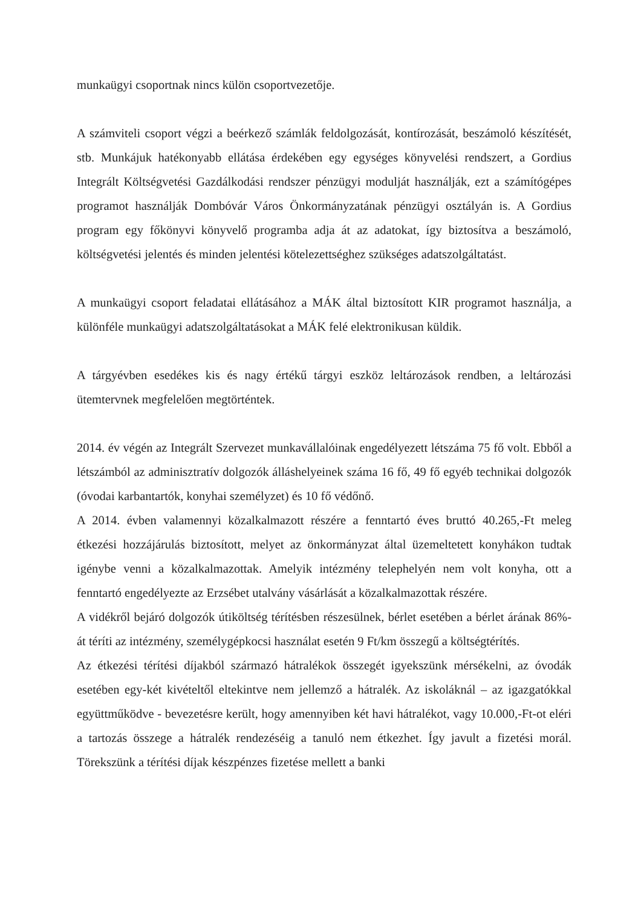munkaügyi csoportnak nincs külön csoportvezetője.
A számviteli csoport végzi a beérkező számlák feldolgozását, kontírozását, beszámoló készítését, stb. Munkájuk hatékonyabb ellátása érdekében egy egységes könyvelési rendszert, a Gordius Integrált Költségvetési Gazdálkodási rendszer pénzügyi modulját használják, ezt a számítógépes programot használják Dombóvár Város Önkormányzatának pénzügyi osztályán is. A Gordius program egy főkönyvi könyvelő programba adja át az adatokat, így biztosítva a beszámoló, költségvetési jelentés és minden jelentési kötelezettséghez szükséges adatszolgáltatást.
A munkaügyi csoport feladatai ellátásához a MÁK által biztosított KIR programot használja, a különféle munkaügyi adatszolgáltatásokat a MÁK felé elektronikusan küldik.
A tárgyévben esedékes kis és nagy értékű tárgyi eszköz leltározások rendben, a leltározási ütemtervnek megfelelően megtörténtek.
2014. év végén az Integrált Szervezet munkavállalóinak engedélyezett létszáma 75 fő volt. Ebből a létszámból az adminisztratív dolgozók álláshelyeinek száma 16 fő, 49 fő egyéb technikai dolgozók (óvodai karbantartók, konyhai személyzet) és 10 fő védőnő.
A 2014. évben valamennyi közalkalmazott részére a fenntartó éves bruttó 40.265,-Ft meleg étkezési hozzájárulás biztosított, melyet az önkormányzat által üzemeltetett konyhákon tudtak igénybe venni a közalkalmazottak. Amelyik intézmény telephelyén nem volt konyha, ott a fenntartó engedélyezte az Erzsébet utalvány vásárlását a közalkalmazottak részére.
A vidékről bejáró dolgozók útiköltség térítésben részesülnek, bérlet esetében a bérlet árának 86%-át téríti az intézmény, személygépkocsi használat esetén 9 Ft/km összegű a költségtérítés.
Az étkezési térítési díjakból származó hátralékok összegét igyekszünk mérsékelni, az óvodák esetében egy-két kivételtől eltekintve nem jellemző a hátralék. Az iskoláknál – az igazgatókkal együttműködve - bevezetésre került, hogy amennyiben két havi hátralékot, vagy 10.000,-Ft-ot eléri a tartozás összege a hátralék rendezéséig a tanuló nem étkezhet. Így javult a fizetési morál. Törekszünk a térítési díjak készpénzes fizetése mellett a banki